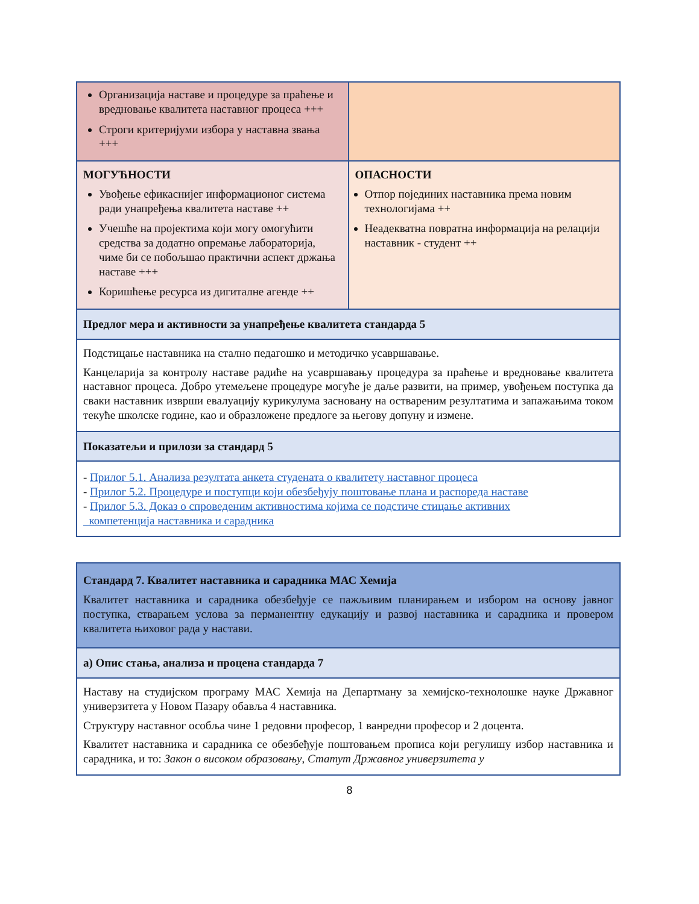| Организација наставе и процедуре за праћење и вредновање квалитета наставног процеса +++ Строги критеријуми избора у наставна звања +++ | |
| МОГУЋНОСТИ Увођење ефикаснијег информационог система ради унапређења квалитета наставе ++ Учешће на пројектима који могу омогућити средства за додатно опремање лабораторија, чиме би се побољшао практични аспект држања наставе +++ Коришћење ресурса из дигиталне агенде ++ | ОПАСНОСТИ Отпор појединих наставника према новим технологијама ++ Неадекватна повратна информација на релацији наставник - студент ++ |
| Предлог мера и активности за унапређење квалитета стандарда 5 | |
| Подстицање наставника на стално педагошко и методичко усавршавање. Канцеларија за контролу наставе радиће на усавршавању процедура за праћење и вредновање квалитета наставног процеса. Добро утемељене процедуре могуће је даље развити, на пример, увођењем поступка да сваки наставник изврши евалуацију курикулума засновану на оствареним резултатима и запажањима током текуће школске године, као и образложене предлоге за његову допуну и измене. | |
| Показатељи и прилози за стандард 5 | |
| - Прилог 5.1. Анализа резултата анкета студената о квалитету наставног процеса - Прилог 5.2. Процедуре и поступци који обезбеђују поштовање плана и распореда наставе - Прилог 5.3. Доказ о спроведеним активностима којима се подстиче стицање активних компетенција наставника и сарадника | |
| Стандард 7. Квалитет наставника и сарадника МАС Хемија Квалитет наставника и сарадника обезбеђује се пажљивим планирањем и избором на основу јавног поступка, стварањем услова за перманентну едукацију и развој наставника и сарадника и провером квалитета њиховог рада у настави. |
| а) Опис стања, анализа и процена стандарда 7 |
| Наставу на студијском програму МАС Хемија на Департману за хемијско-технолошке науке Државног универзитета у Новом Пазару обавља 4 наставника. Структуру наставног особља чине 1 редовни професор, 1 ванредни професор и 2 доцента. Квалитет наставника и сарадника се обезбеђује поштовањем прописа који регулишу избор наставника и сарадника, и то: Закон о високом образовању , Статут Државног универзитета у |
8